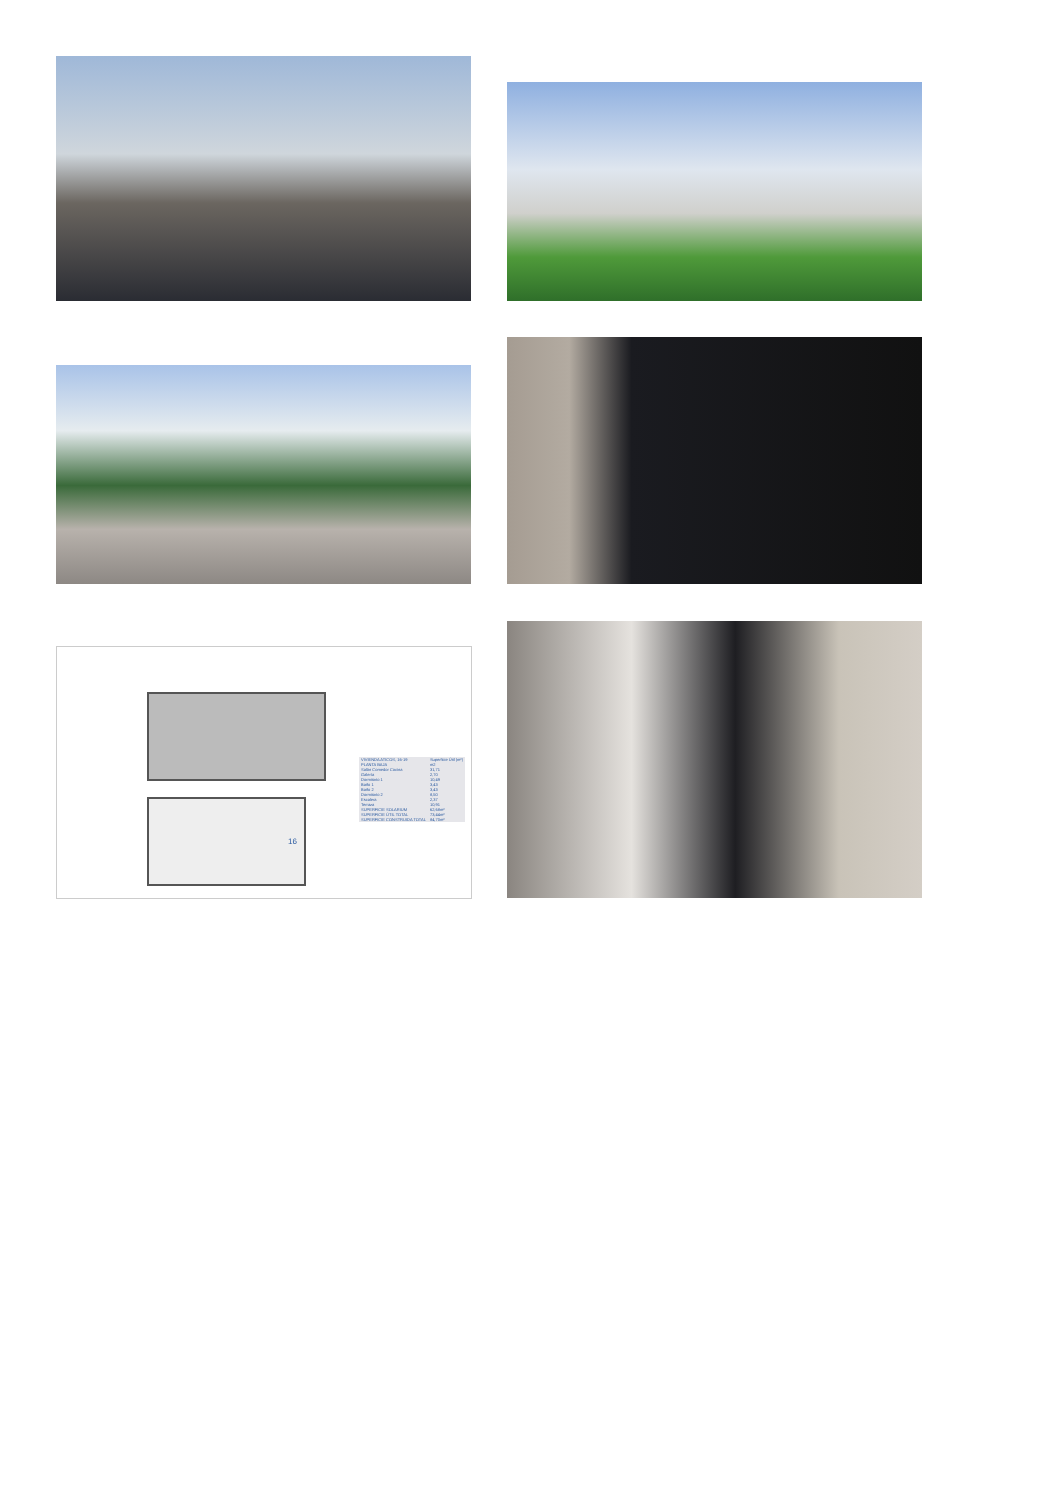16
| VIVIENDA ATICOS, 16-19 | Superficie Útil (m²) |
| --- | --- |
| PLANTA BAJA | m2 |
| Salón Comedor Cocina | 31,71 |
| Galería | 2,70 |
| Dormitorio 1 | 10,49 |
| Baño 1 | 3,43 |
| Baño 2 | 3,43 |
| Dormitorio 2 | 8,50 |
| Escalera | 2,37 |
| Terraza | 10,91 |
| SUPERFICIE SOLARIUM | 62,68m² |
| SUPERFICIE ÚTIL TOTAL | 73,44m² |
| SUPERFICIE CONSTRUIDA TOTAL | 84,70m² |